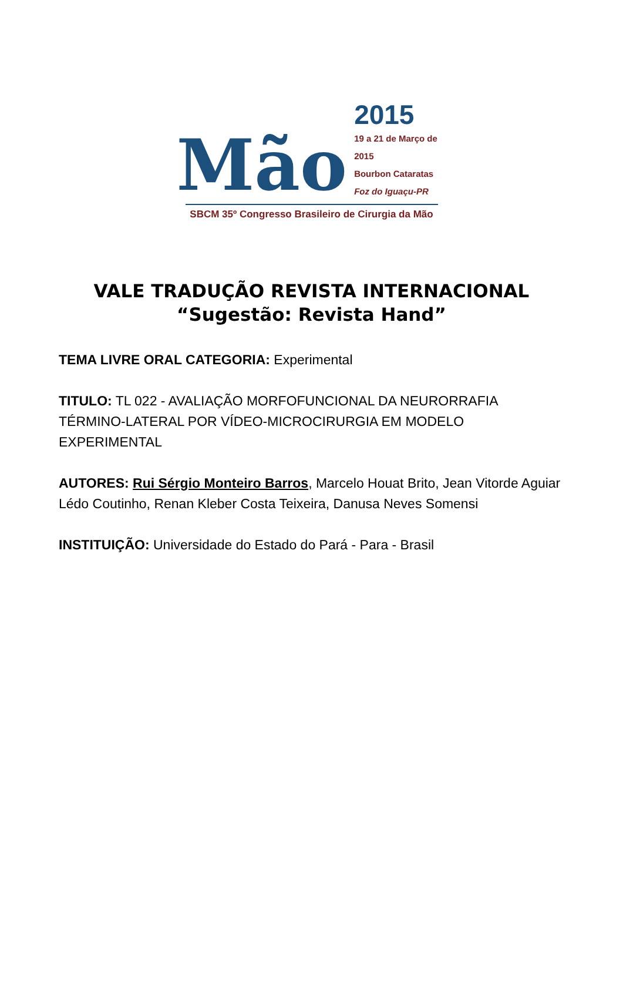Mão
2015
19 a 21 de Março de 2015
Bourbon Cataratas
Foz do Iguaçu-PR
SBCM 35º Congresso Brasileiro de Cirurgia da Mão
VALE TRADUÇÃO REVISTA INTERNACIONAL
“Sugestão: Revista Hand”
TEMA LIVRE ORAL CATEGORIA: Experimental
TITULO: TL 022 - AVALIAÇÃO MORFOFUNCIONAL DA NEURORRAFIA TÉRMINO-LATERAL POR VÍDEO-MICROCIRURGIA EM MODELO EXPERIMENTAL
AUTORES: Rui Sérgio Monteiro Barros, Marcelo Houat Brito, Jean Vitorde Aguiar Lédo Coutinho, Renan Kleber Costa Teixeira, Danusa Neves Somensi
INSTITUIÇÃO: Universidade do Estado do Pará - Para - Brasil